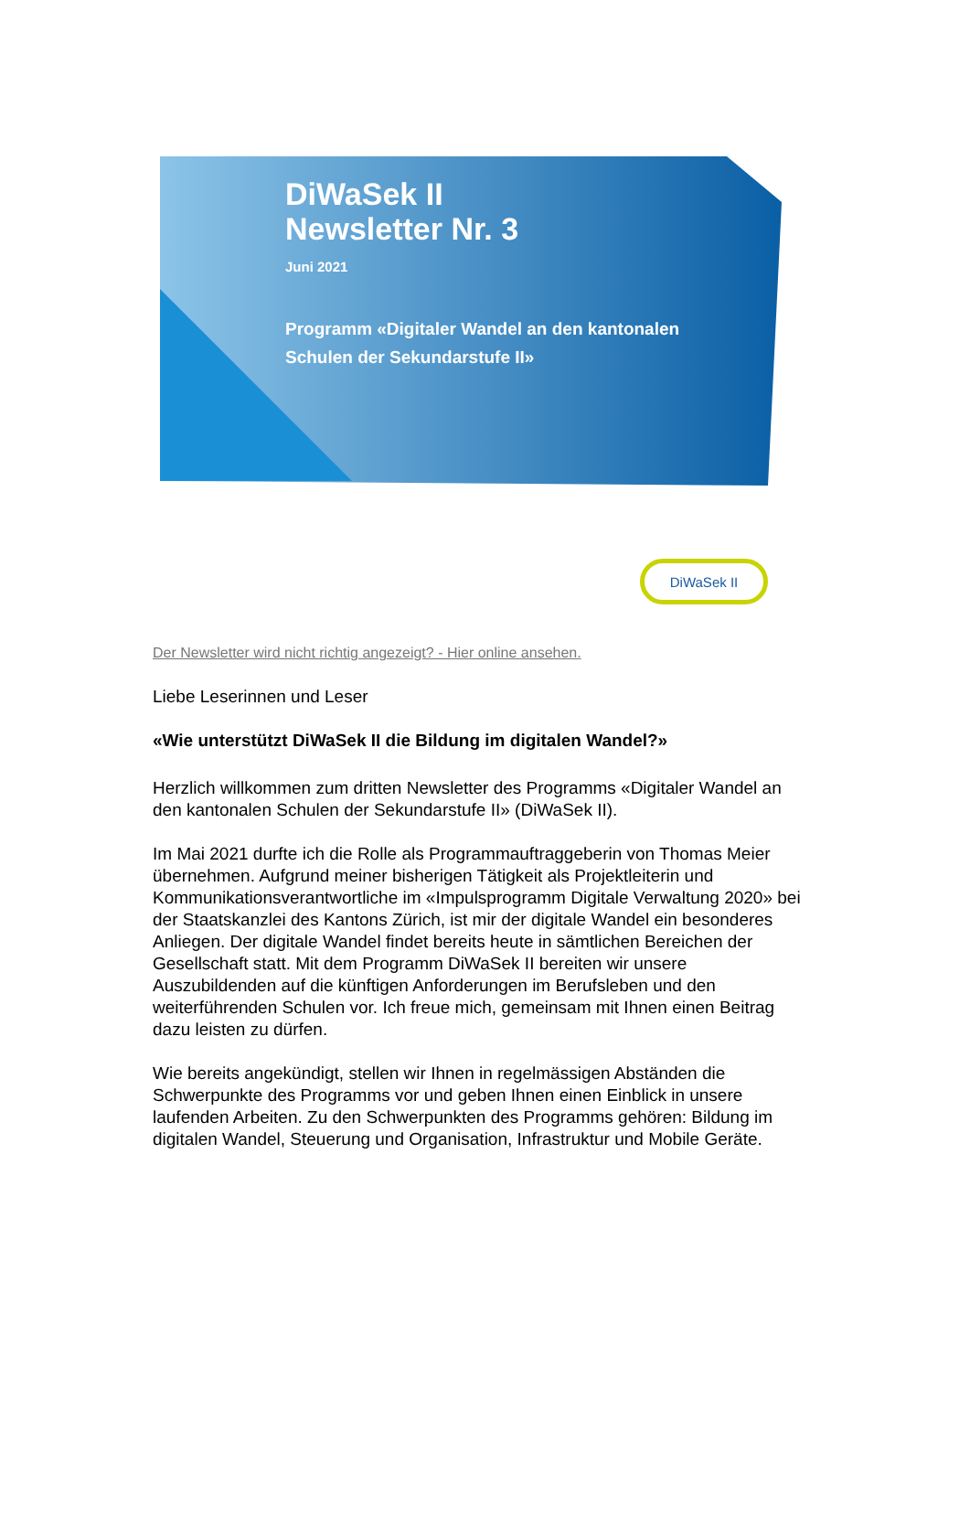DiWaSek II
Newsletter Nr. 3
Juni 2021
Programm «Digitaler Wandel an den kantonalen Schulen der Sekundarstufe II»
DiWaSek II
Der Newsletter wird nicht richtig angezeigt? - Hier online ansehen.
Liebe Leserinnen und Leser
«Wie unterstützt DiWaSek II die Bildung im digitalen Wandel?»
Herzlich willkommen zum dritten Newsletter des Programms «Digitaler Wandel an den kantonalen Schulen der Sekundarstufe II» (DiWaSek II).
Im Mai 2021 durfte ich die Rolle als Programmauftraggeberin von Thomas Meier übernehmen. Aufgrund meiner bisherigen Tätigkeit als Projektleiterin und Kommunikationsverantwortliche im «Impulsprogramm Digitale Verwaltung 2020» bei der Staatskanzlei des Kantons Zürich, ist mir der digitale Wandel ein besonderes Anliegen. Der digitale Wandel findet bereits heute in sämtlichen Bereichen der Gesellschaft statt. Mit dem Programm DiWaSek II bereiten wir unsere Auszubildenden auf die künftigen Anforderungen im Berufsleben und den weiterführenden Schulen vor. Ich freue mich, gemeinsam mit Ihnen einen Beitrag dazu leisten zu dürfen.
Wie bereits angekündigt, stellen wir Ihnen in regelmässigen Abständen die Schwerpunkte des Programms vor und geben Ihnen einen Einblick in unsere laufenden Arbeiten. Zu den Schwerpunkten des Programms gehören: Bildung im digitalen Wandel, Steuerung und Organisation, Infrastruktur und Mobile Geräte.